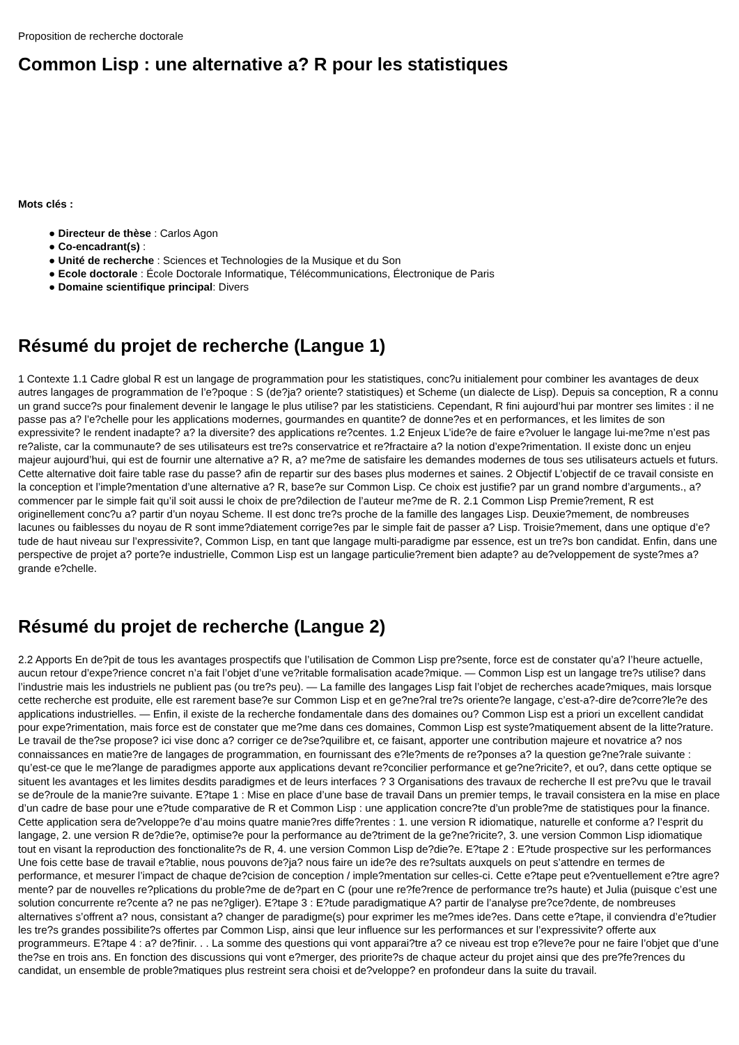Proposition de recherche doctorale
Common Lisp : une alternative a? R pour les statistiques
Mots clés :
● Directeur de thèse : Carlos Agon
● Co-encadrant(s) :
● Unité de recherche : Sciences et Technologies de la Musique et du Son
● Ecole doctorale : École Doctorale Informatique, Télécommunications, Électronique de Paris
● Domaine scientifique principal: Divers
Résumé du projet de recherche (Langue 1)
1 Contexte 1.1 Cadre global R est un langage de programmation pour les statistiques, conc?u initialement pour combiner les avantages de deux autres langages de programmation de l’e?poque : S (de?ja? oriente? statistiques) et Scheme (un dialecte de Lisp). Depuis sa conception, R a connu un grand succe?s pour finalement devenir le langage le plus utilise? par les statisticiens. Cependant, R fini aujourd’hui par montrer ses limites : il ne passe pas a? l’e?chelle pour les applications modernes, gourmandes en quantite? de donne?es et en performances, et les limites de son expressivite? le rendent inadapte? a? la diversite? des applications re?centes. 1.2 Enjeux L’ide?e de faire e?voluer le langage lui-me?me n’est pas re?aliste, car la communaute? de ses utilisateurs est tre?s conservatrice et re?fractaire a? la notion d’expe?rimentation. Il existe donc un enjeu majeur aujourd’hui, qui est de fournir une alternative a? R, a? me?me de satisfaire les demandes modernes de tous ses utilisateurs actuels et futurs. Cette alternative doit faire table rase du passe? afin de repartir sur des bases plus modernes et saines. 2 Objectif L’objectif de ce travail consiste en la conception et l’imple?mentation d’une alternative a? R, base?e sur Common Lisp. Ce choix est justifie? par un grand nombre d’arguments., a? commencer par le simple fait qu’il soit aussi le choix de pre?dilection de l’auteur me?me de R. 2.1 Common Lisp Premie?rement, R est originellement conc?u a? partir d’un noyau Scheme. Il est donc tre?s proche de la famille des langages Lisp. Deuxie?mement, de nombreuses lacunes ou faiblesses du noyau de R sont imme?diatement corrige?es par le simple fait de passer a? Lisp. Troisie?mement, dans une optique d’e?tude de haut niveau sur l’expressivite?, Common Lisp, en tant que langage multi-paradigme par essence, est un tre?s bon candidat. Enfin, dans une perspective de projet a? porte?e industrielle, Common Lisp est un langage particulie?rement bien adapte? au de?veloppement de syste?mes a? grande e?chelle.
Résumé du projet de recherche (Langue 2)
2.2 Apports En de?pit de tous les avantages prospectifs que l’utilisation de Common Lisp pre?sente, force est de constater qu’a? l’heure actuelle, aucun retour d’expe?rience concret n’a fait l’objet d’une ve?ritable formalisation acade?mique. — Common Lisp est un langage tre?s utilise? dans l’industrie mais les industriels ne publient pas (ou tre?s peu). — La famille des langages Lisp fait l’objet de recherches acade?miques, mais lorsque cette recherche est produite, elle est rarement base?e sur Common Lisp et en ge?ne?ral tre?s oriente?e langage, c’est-a?-dire de?corre?le?e des applications industrielles. — Enfin, il existe de la recherche fondamentale dans des domaines ou? Common Lisp est a priori un excellent candidat pour expe?rimentation, mais force est de constater que me?me dans ces domaines, Common Lisp est syste?matiquement absent de la litte?rature. Le travail de the?se propose? ici vise donc a? corriger ce de?se?quilibre et, ce faisant, apporter une contribution majeure et novatrice a? nos connaissances en matie?re de langages de programmation, en fournissant des e?le?ments de re?ponses a? la question ge?ne?rale suivante : qu’est-ce que le me?lange de paradigmes apporte aux applications devant re?concilier performance et ge?ne?ricite?, et ou?, dans cette optique se situent les avantages et les limites desdits paradigmes et de leurs interfaces ? 3 Organisations des travaux de recherche Il est pre?vu que le travail se de?roule de la manie?re suivante. E?tape 1 : Mise en place d’une base de travail Dans un premier temps, le travail consistera en la mise en place d’un cadre de base pour une e?tude comparative de R et Common Lisp : une application concre?te d’un proble?me de statistiques pour la finance. Cette application sera de?veloppe?e d’au moins quatre manie?res diffe?rentes : 1. une version R idiomatique, naturelle et conforme a? l’esprit du langage, 2. une version R de?die?e, optimise?e pour la performance au de?triment de la ge?ne?ricite?, 3. une version Common Lisp idiomatique tout en visant la reproduction des fonctionalite?s de R, 4. une version Common Lisp de?die?e. E?tape 2 : E?tude prospective sur les performances Une fois cette base de travail e?tablie, nous pouvons de?ja? nous faire un ide?e des re?sultats auxquels on peut s’attendre en termes de performance, et mesurer l’impact de chaque de?cision de conception / imple?mentation sur celles-ci. Cette e?tape peut e?ventuellement e?tre agre?mente? par de nouvelles re?plications du proble?me de de?part en C (pour une re?fe?rence de performance tre?s haute) et Julia (puisque c’est une solution concurrente re?cente a? ne pas ne?gliger). E?tape 3 : E?tude paradigmatique A? partir de l’analyse pre?ce?dente, de nombreuses alternatives s’offrent a? nous, consistant a? changer de paradigme(s) pour exprimer les me?mes ide?es. Dans cette e?tape, il conviendra d’e?tudier les tre?s grandes possibilite?s offertes par Common Lisp, ainsi que leur influence sur les performances et sur l’expressivite? offerte aux programmeurs. E?tape 4 : a? de?finir. . . La somme des questions qui vont apparai?tre a? ce niveau est trop e?leve?e pour ne faire l’objet que d’une the?se en trois ans. En fonction des discussions qui vont e?merger, des priorite?s de chaque acteur du projet ainsi que des pre?fe?rences du candidat, un ensemble de proble?matiques plus restreint sera choisi et de?veloppe? en profondeur dans la suite du travail.